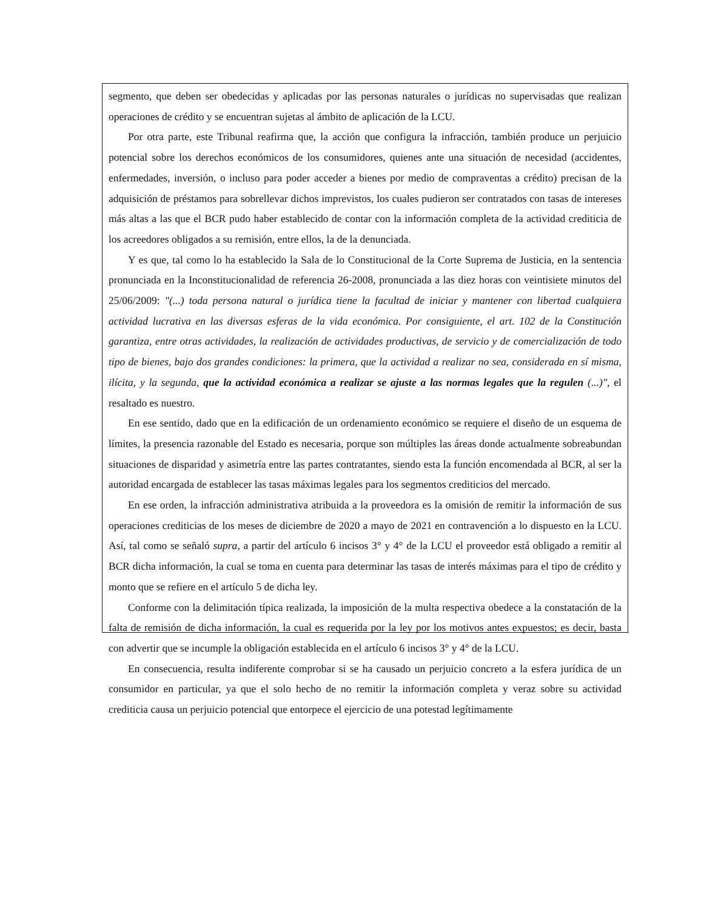segmento, que deben ser obedecidas y aplicadas por las personas naturales o jurídicas no supervisadas que realizan operaciones de crédito y se encuentran sujetas al ámbito de aplicación de la LCU.
Por otra parte, este Tribunal reafirma que, la acción que configura la infracción, también produce un perjuicio potencial sobre los derechos económicos de los consumidores, quienes ante una situación de necesidad (accidentes, enfermedades, inversión, o incluso para poder acceder a bienes por medio de compraventas a crédito) precisan de la adquisición de préstamos para sobrellevar dichos imprevistos, los cuales pudieron ser contratados con tasas de intereses más altas a las que el BCR pudo haber establecido de contar con la información completa de la actividad crediticia de los acreedores obligados a su remisión, entre ellos, la de la denunciada.
Y es que, tal como lo ha establecido la Sala de lo Constitucional de la Corte Suprema de Justicia, en la sentencia pronunciada en la Inconstitucionalidad de referencia 26-2008, pronunciada a las diez horas con veintisiete minutos del 25/06/2009: "(...) toda persona natural o jurídica tiene la facultad de iniciar y mantener con libertad cualquiera actividad lucrativa en las diversas esferas de la vida económica. Por consiguiente, el art. 102 de la Constitución garantiza, entre otras actividades, la realización de actividades productivas, de servicio y de comercialización de todo tipo de bienes, bajo dos grandes condiciones: la primera, que la actividad a realizar no sea, considerada en sí misma, ilícita, y la segunda, que la actividad económica a realizar se ajuste a las normas legales que la regulen (...)", el resaltado es nuestro.
En ese sentido, dado que en la edificación de un ordenamiento económico se requiere el diseño de un esquema de límites, la presencia razonable del Estado es necesaria, porque son múltiples las áreas donde actualmente sobreabundan situaciones de disparidad y asimetría entre las partes contratantes, siendo esta la función encomendada al BCR, al ser la autoridad encargada de establecer las tasas máximas legales para los segmentos crediticios del mercado.
En ese orden, la infracción administrativa atribuida a la proveedora es la omisión de remitir la información de sus operaciones crediticias de los meses de diciembre de 2020 a mayo de 2021 en contravención a lo dispuesto en la LCU. Así, tal como se señaló supra, a partir del artículo 6 incisos 3° y 4° de la LCU el proveedor está obligado a remitir al BCR dicha información, la cual se toma en cuenta para determinar las tasas de interés máximas para el tipo de crédito y monto que se refiere en el artículo 5 de dicha ley.
Conforme con la delimitación típica realizada, la imposición de la multa respectiva obedece a la constatación de la falta de remisión de dicha información, la cual es requerida por la ley por los motivos antes expuestos; es decir, basta con advertir que se incumple la obligación establecida en el artículo 6 incisos 3° y 4° de la LCU.
En consecuencia, resulta indiferente comprobar si se ha causado un perjuicio concreto a la esfera jurídica de un consumidor en particular, ya que el solo hecho de no remitir la información completa y veraz sobre su actividad crediticia causa un perjuicio potencial que entorpece el ejercicio de una potestad legítimamente